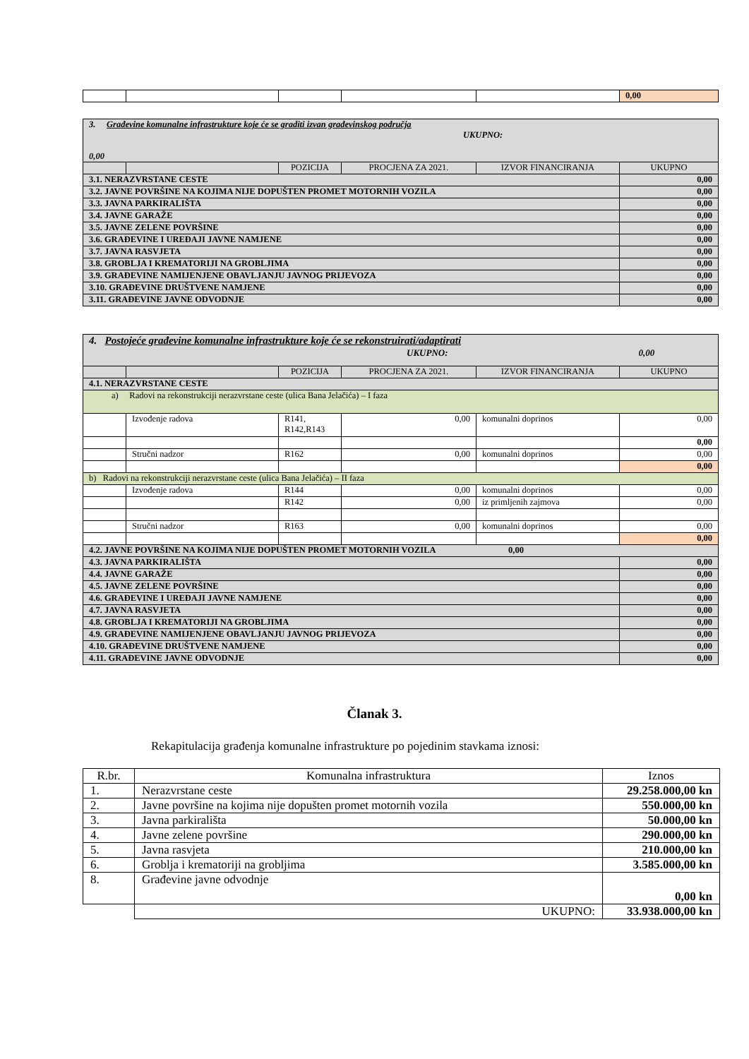| | | | | | 0,00 |
| 3. Građevine komunalne infrastrukture koje će se graditi izvan građevinskog područja UKUPNO: 0,00 | | | | | |
| | | POZICIJA | PROCJENA ZA 2021. | IZVOR FINANCIRANJA | UKUPNO |
| 3.1. NERAZVRSTANE CESTE | | | | | 0,00 |
| 3.2. JAVNE POVRŠINE NA KOJIMA NIJE DOPUŠTEN PROMET MOTORNIH VOZILA | | | | | 0,00 |
| 3.3. JAVNA PARKIRALIŠTA | | | | | 0,00 |
| 3.4. JAVNE GARAŽE | | | | | 0,00 |
| 3.5. JAVNE ZELENE POVRŠINE | | | | | 0,00 |
| 3.6. GRAĐEVINE I UREĐAJI JAVNE NAMJENE | | | | | 0,00 |
| 3.7. JAVNA RASVJETA | | | | | 0,00 |
| 3.8. GROBLJA I KREMATORIJI NA GROBLJIMA | | | | | 0,00 |
| 3.9. GRAĐEVINE NAMIJENJENE OBAVLJANJU JAVNOG PRIJEVOZA | | | | | 0,00 |
| 3.10. GRAĐEVINE DRUŠTVENE NAMJENE | | | | | 0,00 |
| 3.11. GRAĐEVINE JAVNE ODVODNJE | | | | | 0,00 |
| 4. Postojeće građevine komunalne infrastrukture koje će se rekonstruirati/adaptirati UKUPNO: 0,00 | | | | | |
| | | POZICIJA | PROCJENA ZA 2021. | IZVOR FINANCIRANJA | UKUPNO |
| 4.1. NERAZVRSTANE CESTE | | | | | |
| a) Radovi na rekonstrukciji nerazvrstane ceste (ulica Bana Jelačića) – I faza | | | | | |
| | Izvođenje radova | R141, R142,R143 | 0,00 | komunalni doprinos | 0,00 |
| | | | | | 0,00 |
| | Stručni nadzor | R162 | 0,00 | komunalni doprinos | 0,00 |
| | | | | | 0,00 |
| b) Radovi na rekonstrukciji nerazvrstane ceste (ulica Bana Jelačića) – II faza | | | | | |
| | Izvođenje radova | R144 | 0,00 | komunalni doprinos | 0,00 |
| | | R142 | 0,00 | iz primljenih zajmova | 0,00 |
| | Stručni nadzor | R163 | 0,00 | komunalni doprinos | 0,00 |
| | | | | | 0,00 |
| 4.2. JAVNE POVRŠINE NA KOJIMA NIJE DOPUŠTEN PROMET MOTORNIH VOZILA 0,00 | | | | | |
| 4.3. JAVNA PARKIRALIŠTA | | | | | 0,00 |
| 4.4. JAVNE GARAŽE | | | | | 0,00 |
| 4.5. JAVNE ZELENE POVRŠINE | | | | | 0,00 |
| 4.6. GRAĐEVINE I UREĐAJI JAVNE NAMJENE | | | | | 0,00 |
| 4.7. JAVNA RASVJETA | | | | | 0,00 |
| 4.8. GROBLJA I KREMATORIJI NA GROBLJIMA | | | | | 0,00 |
| 4.9. GRAĐEVINE NAMIJENJENE OBAVLJANJU JAVNOG PRIJEVOZA | | | | | 0,00 |
| 4.10. GRAĐEVINE DRUŠTVENE NAMJENE | | | | | 0,00 |
| 4.11. GRAĐEVINE JAVNE ODVODNJE | | | | | 0,00 |
Članak 3.
Rekapitulacija građenja komunalne infrastrukture po pojedinim stavkama iznosi:
| R.br. | Komunalna infrastruktura | Iznos |
| 1. | Nerazvrstane ceste | 29.258.000,00 kn |
| 2. | Javne površine na kojima nije dopušten promet motornih vozila | 550.000,00 kn |
| 3. | Javna parkirališta | 50.000,00 kn |
| 4. | Javne zelene površine | 290.000,00 kn |
| 5. | Javna rasvjeta | 210.000,00 kn |
| 6. | Groblja i krematoriji na grobljima | 3.585.000,00 kn |
| 8. | Građevine javne odvodnje | 0,00 kn |
| | UKUPNO: | 33.938.000,00 kn |